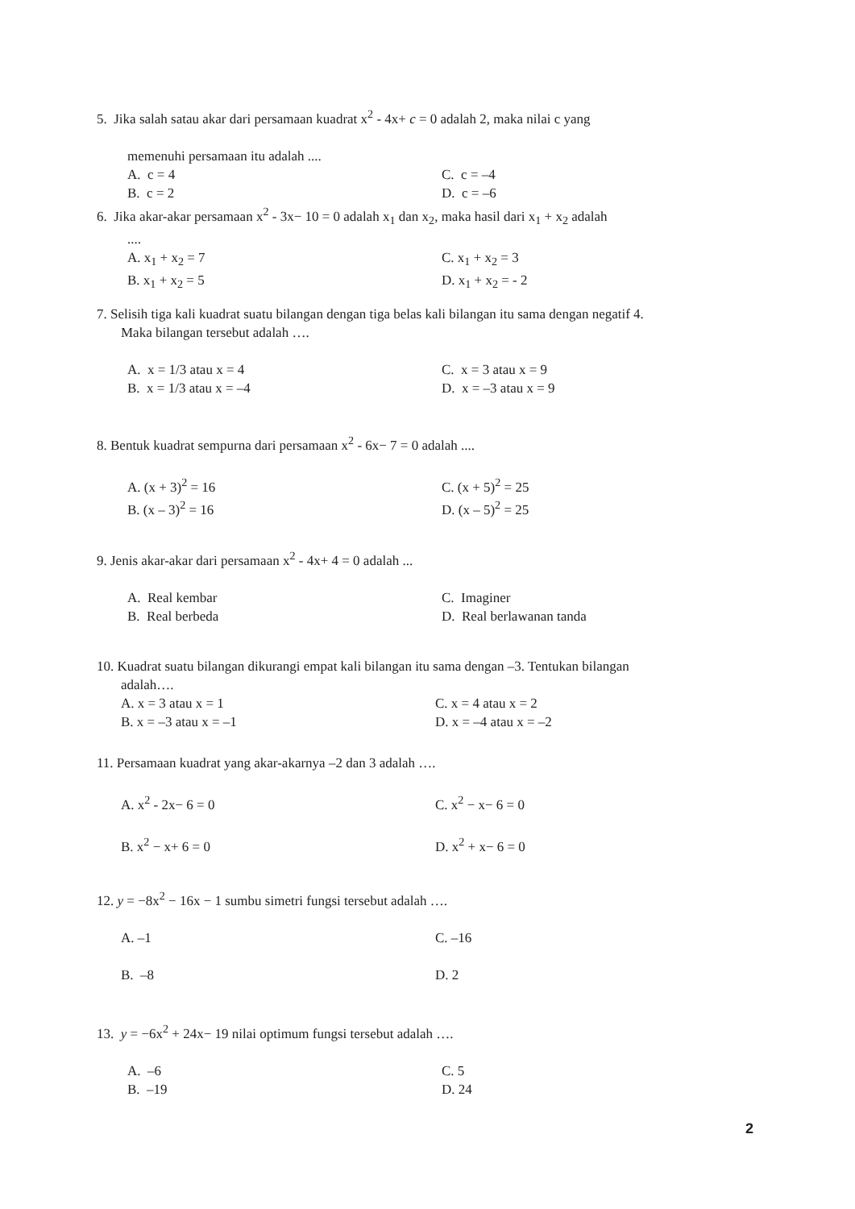5. Jika salah satau akar dari persamaan kuadrat x<sup>2</sup> - 4x+ c = 0 adalah 2, maka nilai c yang
memenuhi persamaan itu adalah ....
A. c = 4 C. c = –4
B. c = 2 D. c = –6
6. Jika akar-akar persamaan x<sup>2</sup> - 3x− 10 = 0 adalah x<sub>1</sub> dan x<sub>2</sub>, maka hasil dari x<sub>1</sub> + x<sub>2</sub> adalah
....
A. x<sub>1</sub> + x<sub>2</sub> = 7 C. x<sub>1</sub> + x<sub>2</sub> = 3
B. x<sub>1</sub> + x<sub>2</sub> = 5 D. x<sub>1</sub> + x<sub>2</sub> = - 2
7. Selisih tiga kali kuadrat suatu bilangan dengan tiga belas kali bilangan itu sama dengan negatif 4.
Maka bilangan tersebut adalah ….
A. x = 1/3 atau x = 4 C. x = 3 atau x = 9
B. x = 1/3 atau x = –4 D. x = –3 atau x = 9
8. Bentuk kuadrat sempurna dari persamaan x<sup>2</sup> - 6x− 7 = 0 adalah ....
A. (x + 3)<sup>2</sup> = 16 C. (x + 5)<sup>2</sup> = 25
B. (x – 3)<sup>2</sup> = 16 D. (x – 5)<sup>2</sup> = 25
9. Jenis akar-akar dari persamaan x<sup>2</sup> - 4x+ 4 = 0 adalah ...
A. Real kembar C. Imaginer
B. Real berbeda D. Real berlawanan tanda
10. Kuadrat suatu bilangan dikurangi empat kali bilangan itu sama dengan –3. Tentukan bilangan
adalah….
A. x = 3 atau x = 1 C. x = 4 atau x = 2
B. x = –3 atau x = –1 D. x = –4 atau x = –2
11. Persamaan kuadrat yang akar-akarnya –2 dan 3 adalah ….
A. x<sup>2</sup> - 2x− 6 = 0 C. x<sup>2</sup> − x− 6 = 0
B. x<sup>2</sup> − x+ 6 = 0 D. x<sup>2</sup> + x− 6 = 0
12. y = −8x<sup>2</sup> − 16x − 1 sumbu simetri fungsi tersebut adalah ….
A. –1 C. –16
B. –8 D. 2
13. y = −6x<sup>2</sup> + 24x− 19 nilai optimum fungsi tersebut adalah ….
A. –6 C. 5
B. –19 D. 24
2